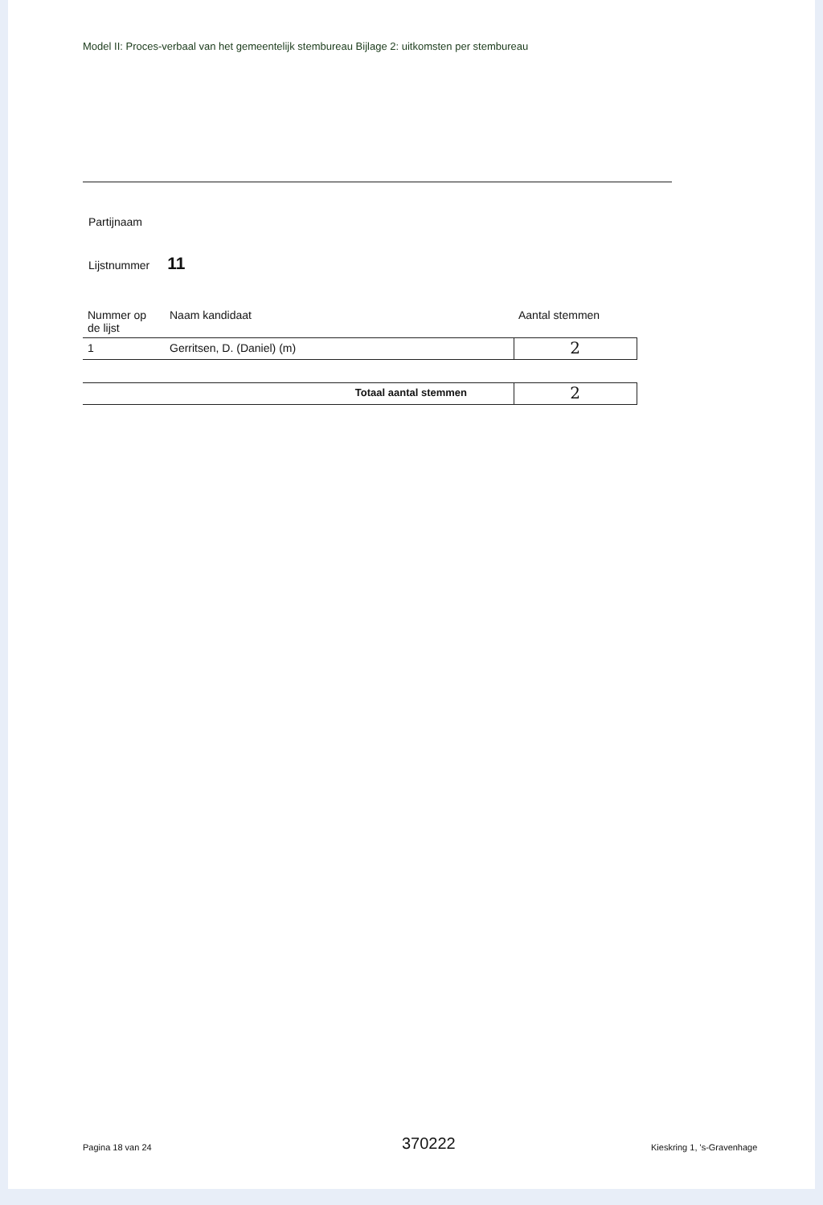Model II: Proces-verbaal van het gemeentelijk stembureau Bijlage 2: uitkomsten per stembureau
Partijnaam
Lijstnummer 11
| Nummer op de lijst | Naam kandidaat | | Aantal stemmen |
| --- | --- | --- | --- |
| 1 | Gerritsen, D. (Daniel) (m) | | 2 |
| Totaal aantal stemmen | | | 2 |
Pagina 18 van 24 370222 Kieskring 1, 's-Gravenhage